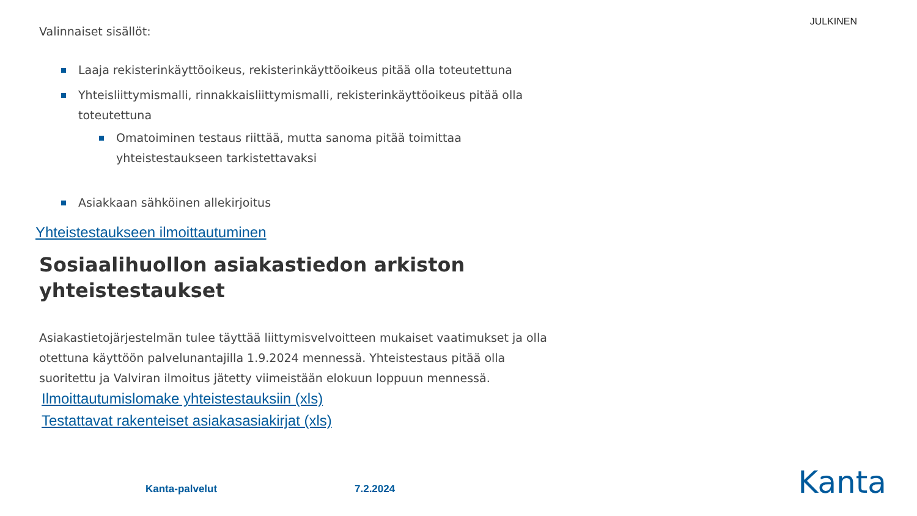JULKINEN
Valinnaiset sisällöt:
Laaja rekisterinkäyttöoikeus, rekisterinkäyttöoikeus pitää olla toteutettuna
Yhteisliittymismalli, rinnakkaisliittymismalli, rekisterinkäyttöoikeus pitää olla toteutettuna
Omatoiminen testaus riittää, mutta sanoma pitää toimittaa yhteistestaukseen tarkistettavaksi
Asiakkaan sähköinen allekirjoitus
Yhteistestaukseen ilmoittautuminen
Sosiaalihuollon asiakastiedon arkiston yhteistestaukset
Asiakastietojärjestelmän tulee täyttää liittymisvelvoitteen mukaiset vaatimukset ja olla otettuna käyttöön palvelunantajilla 1.9.2024 mennessä. Yhteistestaus pitää olla suoritettu ja Valviran ilmoitus jätetty viimeistään elokuun loppuun mennessä.
Ilmoittautumislomake yhteistestauksiin (xls)
Testattavat rakenteiset asiakasasiakirjat (xls)
Kanta-palvelut 7.2.2024 Kanta